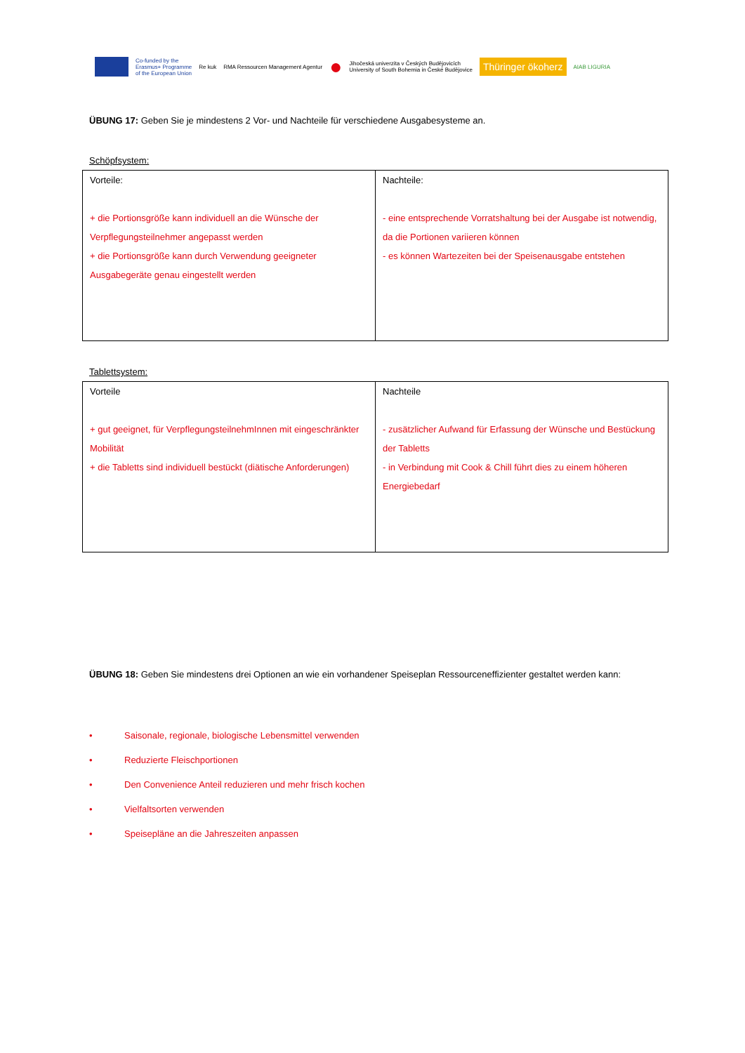Co-funded by the
Erasmus+ Programme
of the European Union
Re kuk
RMA Ressourcen Management Agentur
●
Jihočeská univerzita v Českých Budějovicích
University of South Bohemia in České Budějovice
Thüringer ökoherz
AIAB LIGURIA
ÜBUNG 17: Geben Sie je mindestens 2 Vor- und Nachteile für verschiedene Ausgabesysteme an.
Schöpfsystem:
| Vorteile: + die Portionsgröße kann individuell an die Wünsche der Verpflegungsteilnehmer angepasst werden + die Portionsgröße kann durch Verwendung geeigneter Ausgabegeräte genau eingestellt werden | Nachteile: - eine entsprechende Vorratshaltung bei der Ausgabe ist notwendig, da die Portionen variieren können - es können Wartezeiten bei der Speisenausgabe entstehen |
Tablettsystem:
| Vorteile + gut geeignet, für VerpflegungsteilnehmInnen mit eingeschränkter Mobilität + die Tabletts sind individuell bestückt (diätische Anforderungen) | Nachteile - zusätzlicher Aufwand für Erfassung der Wünsche und Bestückung der Tabletts - in Verbindung mit Cook & Chill führt dies zu einem höheren Energiebedarf |
ÜBUNG 18: Geben Sie mindestens drei Optionen an wie ein vorhandener Speiseplan Ressourceneffizienter gestaltet werden kann:
• Saisonale, regionale, biologische Lebensmittel verwenden
• Reduzierte Fleischportionen
• Den Convenience Anteil reduzieren und mehr frisch kochen
• Vielfaltsorten verwenden
• Speisepläne an die Jahreszeiten anpassen